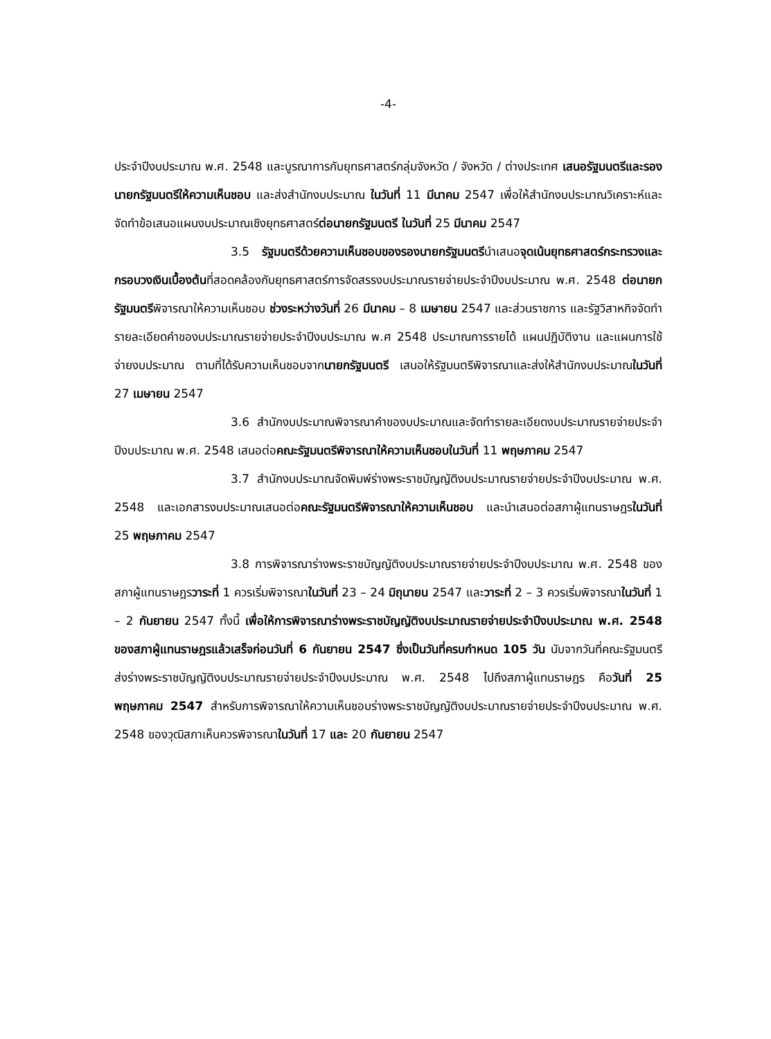-4-
ประจำปีงบประมาณ พ.ศ. 2548 และบูรณาการกับยุทธศาสตร์กลุ่มจังหวัด / จังหวัด / ต่างประเทศ เสนอรัฐมนตรีและรองนายกรัฐมนตรีให้ความเห็นชอบ และส่งสำนักงบประมาณ ในวันที่ 11 มีนาคม 2547 เพื่อให้สำนักงบประมาณวิเคราะห์และจัดทำข้อเสนอแผนงบประมาณเชิงยุทธศาสตร์ต่อนายกรัฐมนตรี ในวันที่ 25 มีนาคม 2547
3.5 รัฐมนตรีด้วยความเห็นชอบของรองนายกรัฐมนตรีนำเสนอจุดเน้นยุทธศาสตร์กระทรวงและกรอบวงเงินเบื้องต้นที่สอดคล้องกับยุทธศาสตร์การจัดสรรงบประมาณรายจ่ายประจำปีงบประมาณ พ.ศ. 2548 ต่อนายกรัฐมนตรีพิจารณาให้ความเห็นชอบ ช่วงระหว่างวันที่ 26 มีนาคม – 8 เมษายน 2547 และส่วนราชการ และรัฐวิสาหกิจจัดทำรายละเอียดคำของบประมาณรายจ่ายประจำปีงบประมาณ พ.ศ 2548 ประมาณการรายได้ แผนปฏิบัติงาน และแผนการใช้จ่ายงบประมาณ ตามที่ได้รับความเห็นชอบจากนายกรัฐมนตรี เสนอให้รัฐมนตรีพิจารณาและส่งให้สำนักงบประมาณในวันที่ 27 เมษายน 2547
3.6 สำนักงบประมาณพิจารณาคำของบประมาณและจัดทำรายละเอียดงบประมาณรายจ่ายประจำปีงบประมาณ พ.ศ. 2548 เสนอต่อคณะรัฐมนตรีพิจารณาให้ความเห็นชอบในวันที่ 11 พฤษภาคม 2547
3.7 สำนักงบประมาณจัดพิมพ์ร่างพระราชบัญญัติงบประมาณรายจ่ายประจำปีงบประมาณ พ.ศ. 2548 และเอกสารงบประมาณเสนอต่อคณะรัฐมนตรีพิจารณาให้ความเห็นชอบ และนำเสนอต่อสภาผู้แทนราษฎรในวันที่ 25 พฤษภาคม 2547
3.8 การพิจารณาร่างพระราชบัญญัติงบประมาณรายจ่ายประจำปีงบประมาณ พ.ศ. 2548 ของสภาผู้แทนราษฎรวาระที่ 1 ควรเริ่มพิจารณาในวันที่ 23 – 24 มิถุนายน 2547 และวาระที่ 2 – 3 ควรเริ่มพิจารณาในวันที่ 1 – 2 กันยายน 2547 ทั้งนี้ เพื่อให้การพิจารณาร่างพระราชบัญญัติงบประมาณรายจ่ายประจำปีงบประมาณ พ.ศ. 2548 ของสภาผู้แทนราษฎรแล้วเสร็จก่อนวันที่ 6 กันยายน 2547 ซึ่งเป็นวันที่ครบกำหนด 105 วัน นับจากวันที่คณะรัฐมนตรีส่งร่างพระราชบัญญัติงบประมาณรายจ่ายประจำปีงบประมาณ พ.ศ. 2548 ไปถึงสภาผู้แทนราษฎร คือวันที่ 25 พฤษภาคม 2547 สำหรับการพิจารณาให้ความเห็นชอบร่างพระราชบัญญัติงบประมาณรายจ่ายประจำปีงบประมาณ พ.ศ. 2548 ของวุฒิสภาเห็นควรพิจารณาในวันที่ 17 และ 20 กันยายน 2547